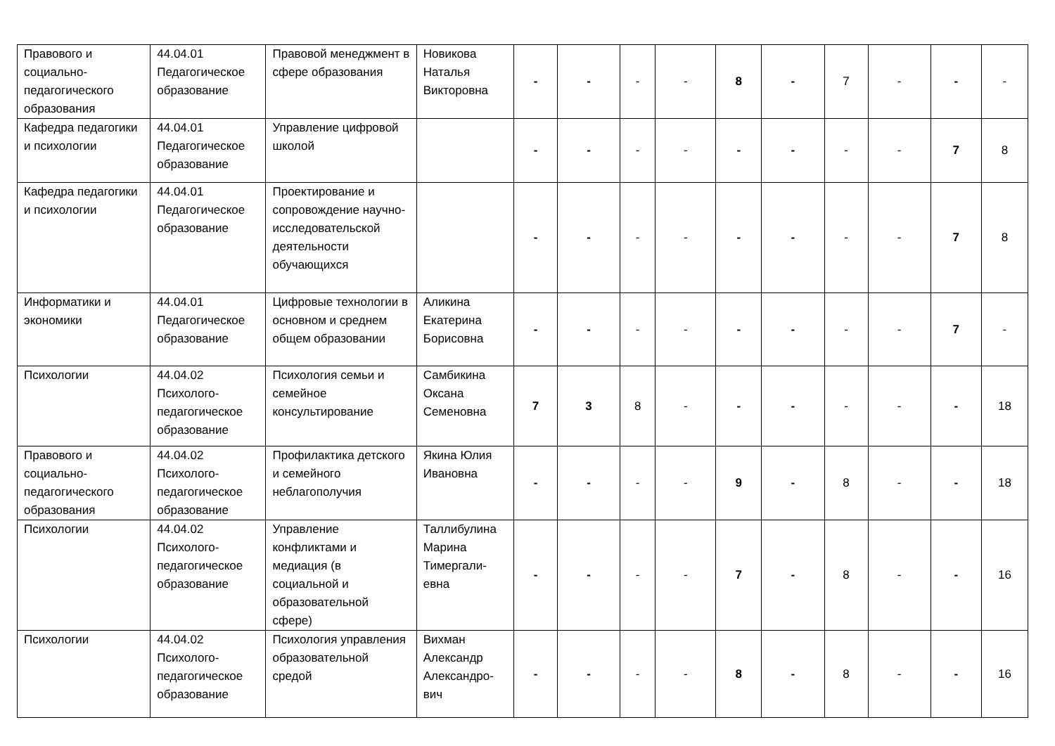| Правового и социально-педагогического образования | 44.04.01 Педагогическое образование | Правовой менеджмент в сфере образования | Новикова Наталья Викторовна | - | - | - | - | 8 | - | 7 | - | - | - |
| Кафедра педагогики и психологии | 44.04.01 Педагогическое образование | Управление цифровой школой | | - | - | - | - | - | - | - | - | 7 | 8 |
| Кафедра педагогики и психологии | 44.04.01 Педагогическое образование | Проектирование и сопровождение научно-исследовательской деятельности обучающихся | | - | - | - | - | - | - | - | - | 7 | 8 |
| Информатики и экономики | 44.04.01 Педагогическое образование | Цифровые технологии в основном и среднем общем образовании | Аликина Екатерина Борисовна | - | - | - | - | - | - | - | - | 7 | - |
| Психологии | 44.04.02 Психолого-педагогическое образование | Психология семьи и семейное консультирование | Самбикина Оксана Семеновна | 7 | 3 | 8 | - | - | - | - | - | - | 18 |
| Правового и социально-педагогического образования | 44.04.02 Психолого-педагогическое образование | Профилактика детского и семейного неблагополучия | Якина Юлия Ивановна | - | - | - | - | 9 | - | 8 | - | - | 18 |
| Психологии | 44.04.02 Психолого-педагогическое образование | Управление конфликтами и медиация (в социальной и образовательной сфере) | Таллибулина Марина Тимергали-евна | - | - | - | - | 7 | - | 8 | - | - | 16 |
| Психологии | 44.04.02 Психолого-педагогическое образование | Психология управления образовательной средой | Вихман Александр Александро-вич | - | - | - | - | 8 | - | 8 | - | - | 16 |